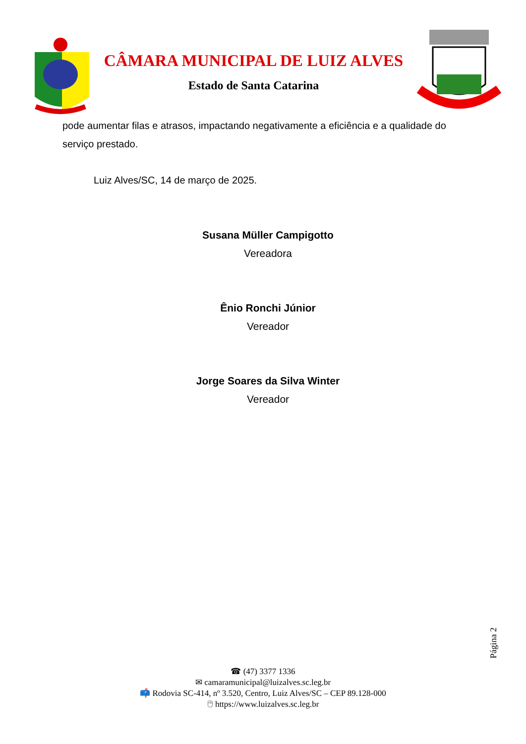CÂMARA MUNICIPAL DE LUIZ ALVES
Estado de Santa Catarina
pode aumentar filas e atrasos, impactando negativamente a eficiência e a qualidade do serviço prestado.
Luiz Alves/SC, 14 de março de 2025.
Susana Müller Campigotto
Vereadora
Ênio Ronchi Júnior
Vereador
Jorge Soares da Silva Winter
Vereador
Página 2
☎ (47) 3377 1336
✉ camaramunicipal@luizalves.sc.leg.br
📫 Rodovia SC-414, nº 3.520, Centro, Luiz Alves/SC – CEP 89.128-000
🖰 https://www.luizalves.sc.leg.br